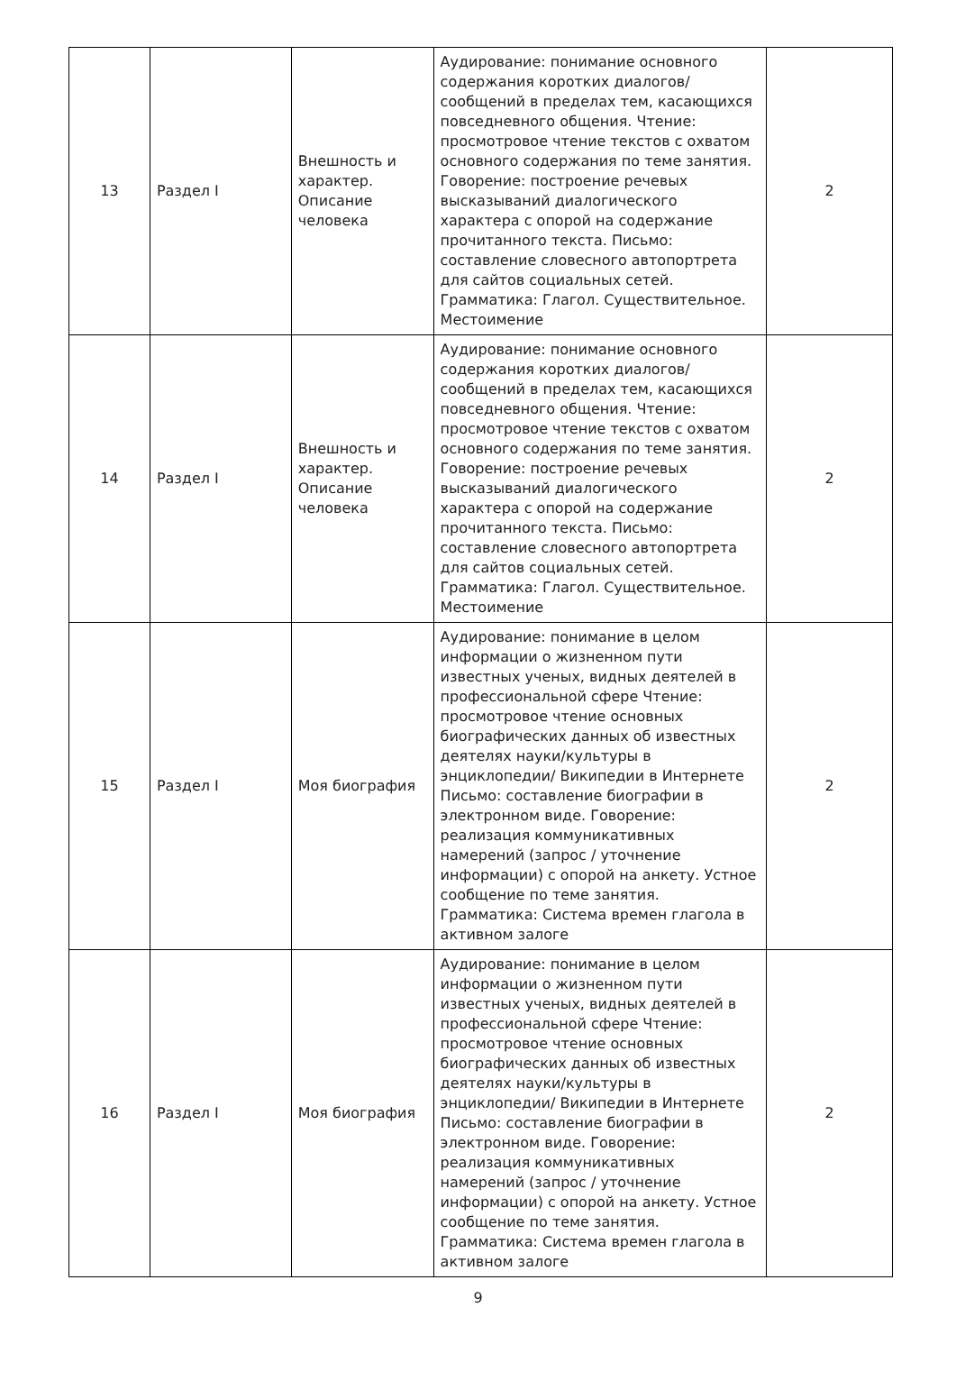| 13 | Раздел I | Внешность и характер. Описание человека | Аудирование: понимание основного содержания коротких диалогов/сообщений в пределах тем, касающихся повседневного общения. Чтение: просмотровое чтение текстов с охватом основного содержания по теме занятия. Говорение: построение речевых высказываний диалогического характера с опорой на содержание прочитанного текста. Письмо: составление словесного автопортрета для сайтов социальных сетей. Грамматика: Глагол. Существительное. Местоимение | 2 |
| 14 | Раздел I | Внешность и характер. Описание человека | Аудирование: понимание основного содержания коротких диалогов/сообщений в пределах тем, касающихся повседневного общения. Чтение: просмотровое чтение текстов с охватом основного содержания по теме занятия. Говорение: построение речевых высказываний диалогического характера с опорой на содержание прочитанного текста. Письмо: составление словесного автопортрета для сайтов социальных сетей. Грамматика: Глагол. Существительное. Местоимение | 2 |
| 15 | Раздел I | Моя биография | Аудирование: понимание в целом информации о жизненном пути известных ученых, видных деятелей в профессиональной сфере Чтение: просмотровое чтение основных биографических данных об известных деятелях науки/культуры в энциклопедии/ Википедии в Интернете Письмо: составление биографии в электронном виде. Говорение: реализация коммуникативных намерений (запрос / уточнение информации) с опорой на анкету. Устное сообщение по теме занятия. Грамматика: Система времен глагола в активном залоге | 2 |
| 16 | Раздел I | Моя биография | Аудирование: понимание в целом информации о жизненном пути известных ученых, видных деятелей в профессиональной сфере Чтение: просмотровое чтение основных биографических данных об известных деятелях науки/культуры в энциклопедии/ Википедии в Интернете Письмо: составление биографии в электронном виде. Говорение: реализация коммуникативных намерений (запрос / уточнение информации) с опорой на анкету. Устное сообщение по теме занятия. Грамматика: Система времен глагола в активном залоге | 2 |
9